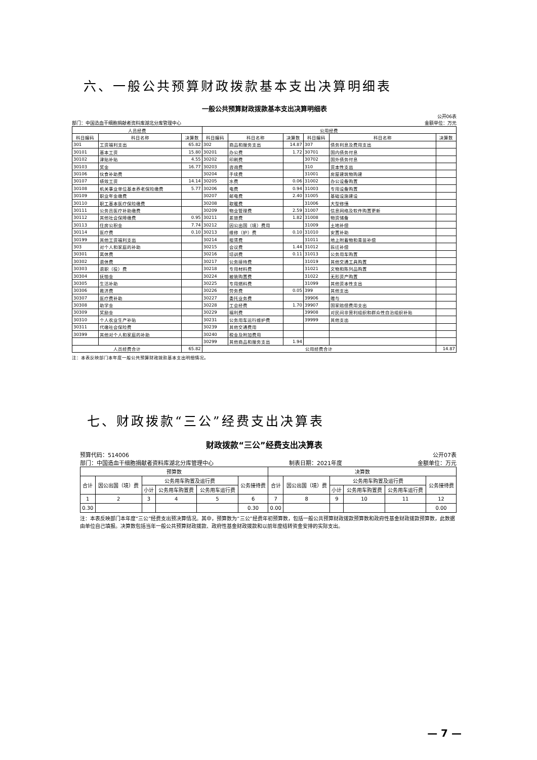六、一般公共预算财政拨款基本支出决算明细表
一般公共预算财政拨款基本支出决算明细表
公开06表
部门：中国造血干细胞捐献者资料库湖北分库管理中心 金额单位：万元
| 人员经费 | | | 公用经费 | | | | | |
| --- | --- | --- | --- | --- | --- | --- | --- | --- |
| 科目编码 | 科目名称 | 决算数 | 科目编码 | 科目名称 | 决算数 | 科目编码 | 科目名称 | 决算数 |
| 301 | 工资福利支出 | 65.82 | 302 | 商品和服务支出 | 14.87 | 307 | 债务利息及费用支出 | |
| 30101 | 基本工资 | 15.80 | 30201 | 办公费 | 1.72 | 30701 | 国内债务付息 | |
| 30102 | 津贴补贴 | 4.55 | 30202 | 印刷费 | | 30702 | 国外债务付息 | |
| 30103 | 奖金 | 16.77 | 30203 | 咨询费 | | 310 | 资本性支出 | |
| 30106 | 伙食补助费 | | 30204 | 手续费 | | 31001 | 房屋建筑物购建 | |
| 30107 | 绩效工资 | 14.14 | 30205 | 水费 | 0.06 | 31002 | 办公设备购置 | |
| 30108 | 机关事业单位基本养老保险缴费 | 5.77 | 30206 | 电费 | 0.94 | 31003 | 专用设备购置 | |
| 30109 | 职业年金缴费 | | 30207 | 邮电费 | 2.40 | 31005 | 基础设施建设 | |
| 30110 | 职工基本医疗保险缴费 | | 30208 | 取暖费 | | 31006 | 大型修缮 | |
| 30111 | 公务员医疗补助缴费 | | 30209 | 物业管理费 | 2.59 | 31007 | 信息网络及软件购置更新 | |
| 30112 | 其他社会保障缴费 | 0.95 | 30211 | 差旅费 | 1.82 | 31008 | 物资储备 | |
| 30113 | 住房公积金 | 7.74 | 30212 | 因公出国（境）费用 | | 31009 | 土地补偿 | |
| 30114 | 医疗费 | 0.10 | 30213 | 维修（护）费 | 0.10 | 31010 | 安置补助 | |
| 30199 | 其他工资福利支出 | | 30214 | 租赁费 | | 31011 | 地上附着物和青苗补偿 | |
| 303 | 对个人和家庭的补助 | | 30215 | 会议费 | 1.44 | 31012 | 拆迁补偿 | |
| 30301 | 离休费 | | 30216 | 培训费 | 0.11 | 31013 | 公务用车购置 | |
| 30302 | 退休费 | | 30217 | 公务接待费 | | 31019 | 其他交通工具购置 | |
| 30303 | 退职（役）费 | | 30218 | 专用材料费 | | 31021 | 文物和陈列品购置 | |
| 30304 | 抚恤金 | | 30224 | 被装购置费 | | 31022 | 无形资产购置 | |
| 30305 | 生活补助 | | 30225 | 专用燃料费 | | 31099 | 其他资本性支出 | |
| 30306 | 救济费 | | 30226 | 劳务费 | 0.05 | 399 | 其他支出 | |
| 30307 | 医疗费补助 | | 30227 | 委托业务费 | | 39906 | 赠与 | |
| 30308 | 助学金 | | 30228 | 工会经费 | 1.70 | 39907 | 国家赔偿费用支出 | |
| 30309 | 奖励金 | | 30229 | 福利费 | | 39908 | 对民间非营利组织和群众性自治组织补贴 | |
| 30310 | 个人农业生产补贴 | | 30231 | 公务用车运行维护费 | | 39999 | 其他支出 | |
| 30311 | 代缴社会保险费 | | 30239 | 其他交通费用 | | | | |
| 30399 | 其他对个人和家庭的补助 | | 30240 | 税金及附加费用 | | | | |
| | | | 30299 | 其他商品和服务支出 | 1.94 | | | |
| 人员经费合计 | | 65.82 | 公用经费合计 | | | | | 14.87 |
注：本表反映部门本年度一般公共预算财政拨款基本支出明细情况。
七、财政拨款“三公”经费支出决算表
财政拨款“三公”经费支出决算表
预算代码：514006 公开07表
部门：中国造血干细胞捐献者资料库湖北分库管理中心 制表日期：2021年度 金额单位：万元
| 预算数 | | | | | | 决算数 | | | | | |
| --- | --- | --- | --- | --- | --- | --- | --- | --- | --- | --- | --- |
| 合计 | 因公出国（境）费 | 公务用车购置及运行费 | | | 公务接待费 | 合计 | 因公出国（境）费 | 公务用车购置及运行费 | | | 公务接待费 |
| | | 小计 | 公务用车购置费 | 公务用车运行费 | | | | 小计 | 公务用车购置费 | 公务用车运行费 | |
| 1 | 2 | 3 | 4 | 5 | 6 | 7 | 8 | 9 | 10 | 11 | 12 |
| 0.30 | | | | | 0.30 | 0.00 | | | | | 0.00 |
注：本表反映部门本年度“三公”经费支出预决算情况。其中，预算数为“三公”经费年初预算数，包括一般公共预算财政拨款预算数和政府性基金财政拨款预算数，此数据由单位自己填报。决算数包括当年一般公共预算财政拨款、政府性基金财政拨款和以前年度结转资金安排的实际支出。
— 7 —